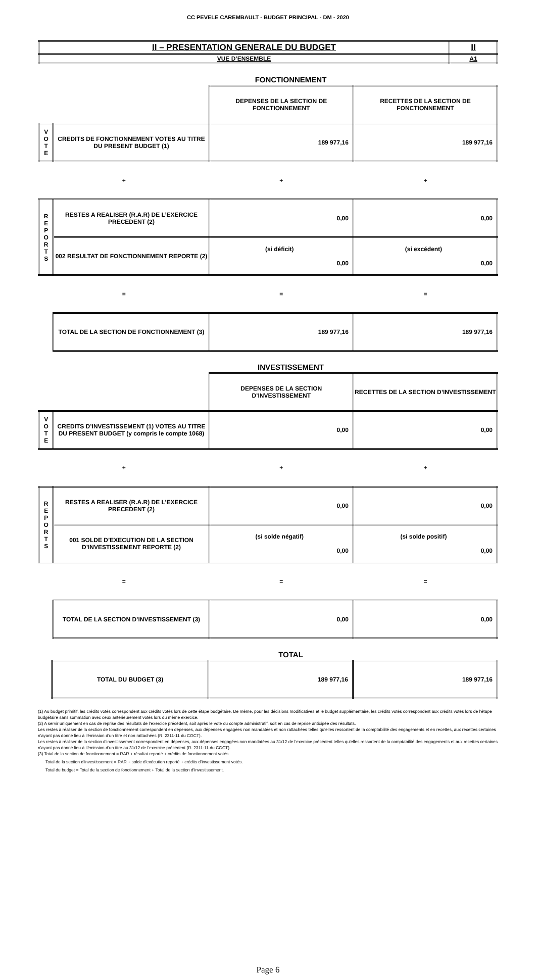CC PEVELE CAREMBAULT - BUDGET PRINCIPAL - DM - 2020
| II – PRESENTATION GENERALE DU BUDGET | II |
| VUE D’ENSEMBLE | A1 |
FONCTIONNEMENT
| | | DEPENSES DE LA SECTION DE FONCTIONNEMENT | RECETTES DE LA SECTION DE FONCTIONNEMENT |
| V O T E | CREDITS DE FONCTIONNEMENT VOTES AU TITRE DU PRESENT BUDGET (1) | 189 977,16 | 189 977,16 |
| + | | + | + |
| R E P O R T S | RESTES A REALISER (R.A.R) DE L’EXERCICE PRECEDENT (2) | 0,00 | 0,00 |
| | 002 RESULTAT DE FONCTIONNEMENT REPORTE (2) | (si déficit) 0,00 | (si excédent) 0,00 |
| = | | = | = |
| | TOTAL DE LA SECTION DE FONCTIONNEMENT (3) | 189 977,16 | 189 977,16 |
INVESTISSEMENT
| | | DEPENSES DE LA SECTION D’INVESTISSEMENT | RECETTES DE LA SECTION D’INVESTISSEMENT |
| V O T E | CREDITS D’INVESTISSEMENT (1) VOTES AU TITRE DU PRESENT BUDGET (y compris le compte 1068) | 0,00 | 0,00 |
| + | | + | + |
| R E P O R T S | RESTES A REALISER (R.A.R) DE L’EXERCICE PRECEDENT (2) | 0,00 | 0,00 |
| | 001 SOLDE D’EXECUTION DE LA SECTION D’INVESTISSEMENT REPORTE (2) | (si solde négatif) 0,00 | (si solde positif) 0,00 |
| = | | = | = |
| | TOTAL DE LA SECTION D’INVESTISSEMENT (3) | 0,00 | 0,00 |
TOTAL
| | TOTAL DU BUDGET (3) | 189 977,16 | 189 977,16 |
(1) Au budget primitif, les crédits votés correspondent aux crédits votés lors de cette étape budgétaire. De même, pour les décisions modificatives et le budget supplémentaire, les crédits votés correspondent aux crédits votés lors de l’étape budgétaire sans sommation avec ceux antérieurement votés lors du même exercice.
(2) A servir uniquement en cas de reprise des résultats de l’exercice précédent, soit après le vote du compte administratif, soit en cas de reprise anticipée des résultats.
Les restes à réaliser de la section de fonctionnement correspondent en dépenses, aux dépenses engagées non mandatées et non rattachées telles qu’elles ressortent de la comptabilité des engagements et en recettes, aux recettes certaines n’ayant pas donné lieu à l’émission d’un titre et non rattachées (R. 2311-11 du CGCT).
Les restes à réaliser de la section d’investissement correspondent en dépenses, aux dépenses engagées non mandatées au 31/12 de l’exercice précédent telles qu’elles ressortent de la comptabilité des engagements et aux recettes certaines n’ayant pas donné lieu à l’émission d’un titre au 31/12 de l’exercice précédent (R. 2311-11 du CGCT).
(3) Total de la section de fonctionnement = RAR + résultat reporté + crédits de fonctionnement votés.
Total de la section d’investissement = RAR + solde d’exécution reporté + crédits d’investissement votés.
Total du budget = Total de la section de fonctionnement + Total de la section d’investissement.
Page 6